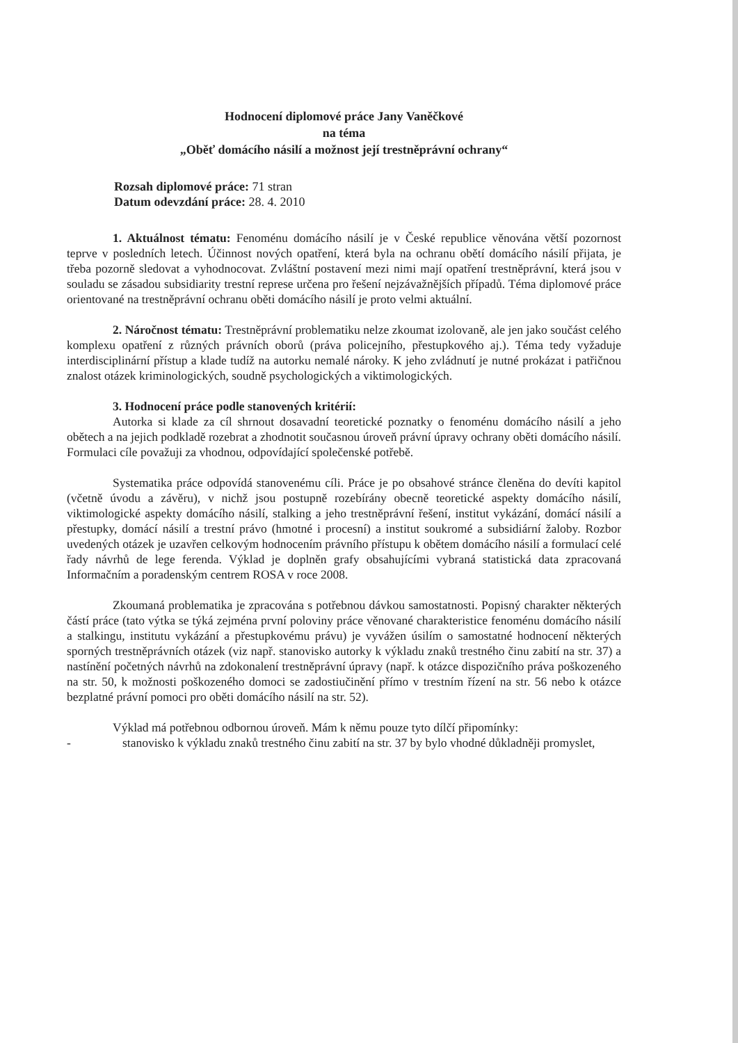Hodnocení diplomové práce Jany Vaněčkové
na téma
„Oběť domácího násilí a možnost její trestněprávní ochrany“
Rozsah diplomové práce: 71 stran
Datum odevzdání práce: 28. 4. 2010
1. Aktuálnost tématu: Fenoménu domácího násilí je v České republice věnována větší pozornost teprve v posledních letech. Účinnost nových opatření, která byla na ochranu obětí domácího násilí přijata, je třeba pozorně sledovat a vyhodnocovat. Zvláštní postavení mezi nimi mají opatření trestněprávní, která jsou v souladu se zásadou subsidiarity trestní represe určena pro řešení nejzávažnějších případů. Téma diplomové práce orientované na trestněprávní ochranu oběti domácího násilí je proto velmi aktuální.
2. Náročnost tématu: Trestněprávní problematiku nelze zkoumat izolovaně, ale jen jako součást celého komplexu opatření z různých právních oborů (práva policejního, přestupkového aj.). Téma tedy vyžaduje interdisciplinární přístup a klade tudíž na autorku nemalé nároky. K jeho zvládnutí je nutné prokázat i patřičnou znalost otázek kriminologických, soudně psychologických a viktimologických.
3. Hodnocení práce podle stanovených kritérií:
Autorka si klade za cíl shrnout dosavadní teoretické poznatky o fenoménu domácího násilí a jeho obětech a na jejich podkladě rozebrat a zhodnotit současnou úroveň právní úpravy ochrany oběti domácího násilí. Formulaci cíle považuji za vhodnou, odpovídající společenské potřebě.
Systematika práce odpovídá stanovenému cíli. Práce je po obsahové stránce členěna do devíti kapitol (včetně úvodu a závěru), v nichž jsou postupně rozebírány obecně teoretické aspekty domácího násilí, viktimologické aspekty domácího násilí, stalking a jeho trestněprávní řešení, institut vykázání, domácí násilí a přestupky, domácí násilí a trestní právo (hmotné i procesní) a institut soukromé a subsidiární žaloby. Rozbor uvedených otázek je uzavřen celkovým hodnocením právního přístupu k obětem domácího násilí a formulací celé řady návrhů de lege ferenda. Výklad je doplněn grafy obsahujícími vybraná statistická data zpracovaná Informačním a poradenským centrem ROSA v roce 2008.
Zkoumaná problematika je zpracována s potřebnou dávkou samostatnosti. Popisný charakter některých částí práce (tato výtka se týká zejména první poloviny práce věnované charakteristice fenoménu domácího násilí a stalkingu, institutu vykázání a přestupkovému právu) je vyvážen úsilím o samostatné hodnocení některých sporných trestněprávních otázek (viz např. stanovisko autorky k výkladu znaků trestného činu zabití na str. 37) a nastínění početných návrhů na zdokonalení trestněprávní úpravy (např. k otázce dispozičního práva poškozeného na str. 50, k možnosti poškozeného domoci se zadostiučinění přímo v trestním řízení na str. 56 nebo k otázce bezplatné právní pomoci pro oběti domácího násilí na str. 52).
Výklad má potřebnou odbornou úroveň. Mám k němu pouze tyto dílčí připomínky:
- stanovisko k výkladu znaků trestného činu zabití na str. 37 by bylo vhodné důkladněji promyslet,